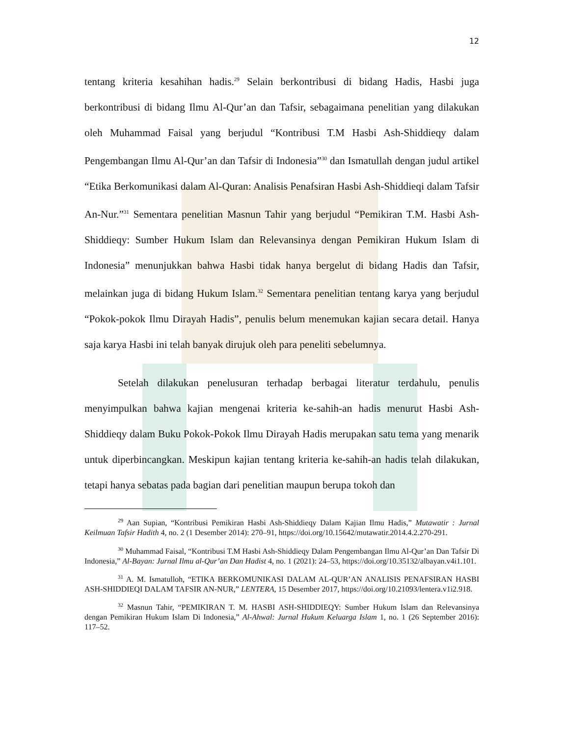12
tentang kriteria kesahihan hadis.<sup>29</sup> Selain berkontribusi di bidang Hadis, Hasbi juga berkontribusi di bidang Ilmu Al-Qur’an dan Tafsir, sebagaimana penelitian yang dilakukan oleh Muhammad Faisal yang berjudul “Kontribusi T.M Hasbi Ash-Shiddieqy dalam Pengembangan Ilmu Al-Qur’an dan Tafsir di Indonesia”<sup>30</sup> dan Ismatullah dengan judul artikel “Etika Berkomunikasi dalam Al-Quran: Analisis Penafsiran Hasbi Ash-Shiddieqi dalam Tafsir An-Nur.”<sup>31</sup> Sementara penelitian Masnun Tahir yang berjudul “Pemikiran T.M. Hasbi Ash-Shiddieqy: Sumber Hukum Islam dan Relevansinya dengan Pemikiran Hukum Islam di Indonesia” menunjukkan bahwa Hasbi tidak hanya bergelut di bidang Hadis dan Tafsir, melainkan juga di bidang Hukum Islam.<sup>32</sup> Sementara penelitian tentang karya yang berjudul “Pokok-pokok Ilmu Dirayah Hadis”, penulis belum menemukan kajian secara detail. Hanya saja karya Hasbi ini telah banyak dirujuk oleh para peneliti sebelumnya.
Setelah dilakukan penelusuran terhadap berbagai literatur terdahulu, penulis menyimpulkan bahwa kajian mengenai kriteria ke-sahih-an hadis menurut Hasbi Ash-Shiddieqy dalam Buku Pokok-Pokok Ilmu Dirayah Hadis merupakan satu tema yang menarik untuk diperbincangkan. Meskipun kajian tentang kriteria ke-sahih-an hadis telah dilakukan, tetapi hanya sebatas pada bagian dari penelitian maupun berupa tokoh dan
<sup>29</sup> Aan Supian, “Kontribusi Pemikiran Hasbi Ash-Shiddieqy Dalam Kajian Ilmu Hadis,” Mutawatir : Jurnal Keilmuan Tafsir Hadith 4, no. 2 (1 Desember 2014): 270–91, https://doi.org/10.15642/mutawatir.2014.4.2.270-291.
<sup>30</sup> Muhammad Faisal, “Kontribusi T.M Hasbi Ash-Shiddieqy Dalam Pengembangan Ilmu Al-Qur’an Dan Tafsir Di Indonesia,” Al-Bayan: Jurnal Ilmu al-Qur’an Dan Hadist 4, no. 1 (2021): 24–53, https://doi.org/10.35132/albayan.v4i1.101.
<sup>31</sup> A. M. Ismatulloh, “ETIKA BERKOMUNIKASI DALAM AL-QUR’AN ANALISIS PENAFSIRAN HASBI ASH-SHIDDIEQI DALAM TAFSIR AN-NUR,” LENTERA, 15 Desember 2017, https://doi.org/10.21093/lentera.v1i2.918.
<sup>32</sup> Masnun Tahir, “PEMIKIRAN T. M. HASBI ASH-SHIDDIEQY: Sumber Hukum Islam dan Relevansinya dengan Pemikiran Hukum Islam Di Indonesia,” Al-Ahwal: Jurnal Hukum Keluarga Islam 1, no. 1 (26 September 2016): 117–52.